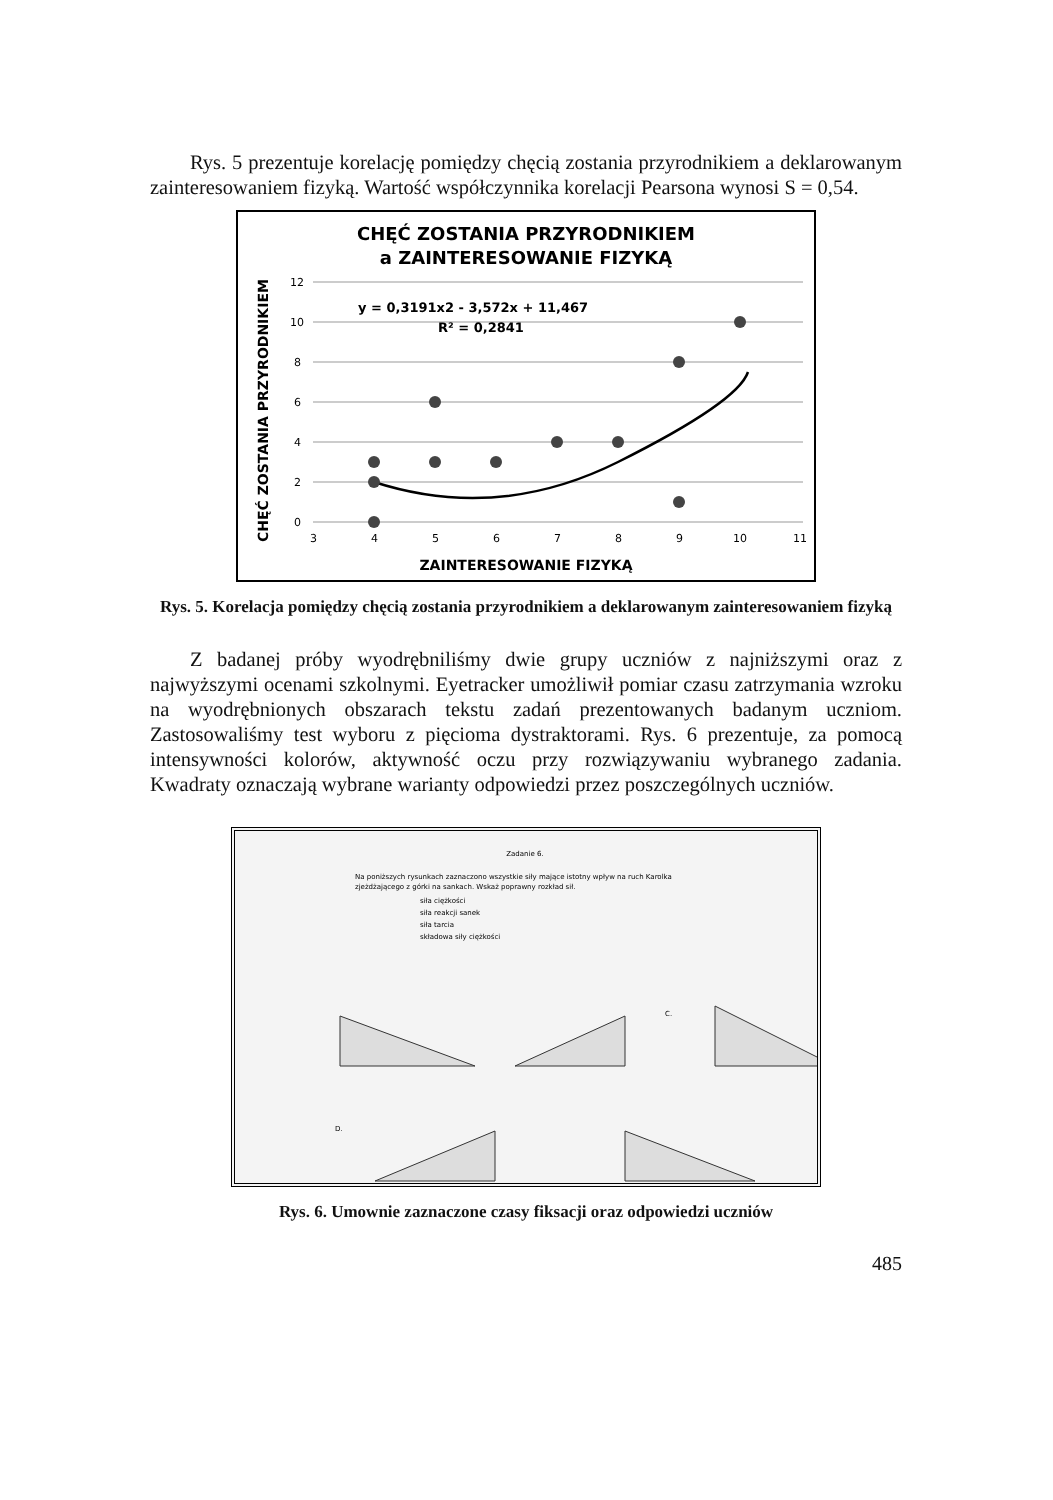Rys. 5 prezentuje korelację pomiędzy chęcią zostania przyrodnikiem a deklarowanym zainteresowaniem fizyką. Wartość współczynnika korelacji Pearsona wynosi S = 0,54.
CHĘĆ ZOSTANIA PRZYRODNIKIEM
a ZAINTERESOWANIE FIZYKĄ
CHĘĆ ZOSTANIA PRZYRODNIKIEM
12
10
8
6
4
2
0
3
4
5
6
7
8
9
10
11
y = 0,3191x2 - 3,572x + 11,467
R² = 0,2841
ZAINTERESOWANIE FIZYKĄ
Rys. 5. Korelacja pomiędzy chęcią zostania przyrodnikiem a deklarowanym zainteresowaniem fizyką
Z badanej próby wyodrębniliśmy dwie grupy uczniów z najniższymi oraz z najwyższymi ocenami szkolnymi. Eyetracker umożliwił pomiar czasu zatrzymania wzroku na wyodrębnionych obszarach tekstu zadań prezentowanych badanym uczniom. Zastosowaliśmy test wyboru z pięcioma dystraktorami. Rys. 6 prezentuje, za pomocą intensywności kolorów, aktywność oczu przy rozwiązywaniu wybranego zadania. Kwadraty oznaczają wybrane warianty odpowiedzi przez poszczególnych uczniów.
Zadanie 6.
Na poniższych rysunkach zaznaczono wszystkie siły mające istotny wpływ na ruch Karolka
zjeżdżającego z górki na sankach. Wskaż poprawny rozkład sił.
siła ciężkości
siła reakcji sanek
siła tarcia
składowa siły ciężkości
C.
D.
Rys. 6. Umownie zaznaczone czasy fiksacji oraz odpowiedzi uczniów
485